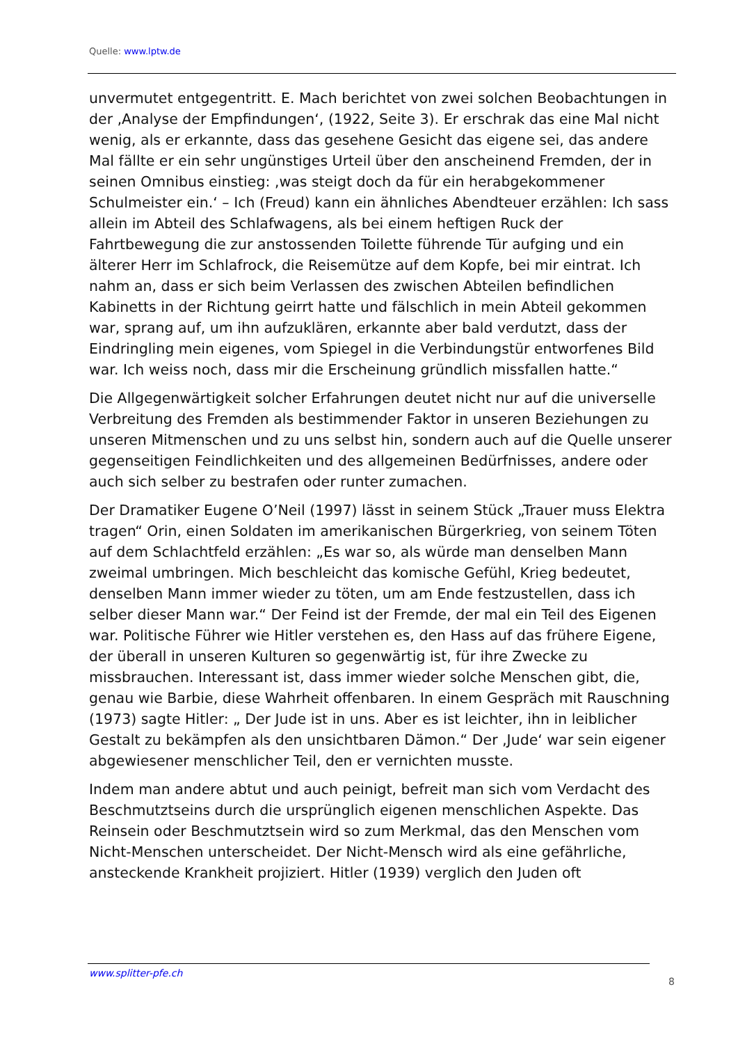Quelle: www.lptw.de
unvermutet entgegentritt. E. Mach berichtet von zwei solchen Beobachtungen in der ‚Analyse der Empfindungen‘, (1922, Seite 3). Er erschrak das eine Mal nicht wenig, als er erkannte, dass das gesehene Gesicht das eigene sei, das andere Mal fällte er ein sehr ungünstiges Urteil über den anscheinend Fremden, der in seinen Omnibus einstieg: ‚was steigt doch da für ein herabgekommener Schulmeister ein.‘ – Ich (Freud) kann ein ähnliches Abendteuer erzählen: Ich sass allein im Abteil des Schlafwagens, als bei einem heftigen Ruck der Fahrtbewegung die zur anstossenden Toilette führende Tür aufging und ein älterer Herr im Schlafrock, die Reisemütze auf dem Kopfe, bei mir eintrat. Ich nahm an, dass er sich beim Verlassen des zwischen Abteilen befindlichen Kabinetts in der Richtung geirrt hatte und fälschlich in mein Abteil gekommen war, sprang auf, um ihn aufzuklären, erkannte aber bald verdutzt, dass der Eindringling mein eigenes, vom Spiegel in die Verbindungstür entworfenes Bild war. Ich weiss noch, dass mir die Erscheinung gründlich missfallen hatte.“
Die Allgegenwärtigkeit solcher Erfahrungen deutet nicht nur auf die universelle Verbreitung des Fremden als bestimmender Faktor in unseren Beziehungen zu unseren Mitmenschen und zu uns selbst hin, sondern auch auf die Quelle unserer gegenseitigen Feindlichkeiten und des allgemeinen Bedürfnisses, andere oder auch sich selber zu bestrafen oder runter zumachen.
Der Dramatiker Eugene O’Neil (1997) lässt in seinem Stück „Trauer muss Elektra tragen“ Orin, einen Soldaten im amerikanischen Bürgerkrieg, von seinem Töten auf dem Schlachtfeld erzählen: „Es war so, als würde man denselben Mann zweimal umbringen. Mich beschleicht das komische Gefühl, Krieg bedeutet, denselben Mann immer wieder zu töten, um am Ende festzustellen, dass ich selber dieser Mann war.“ Der Feind ist der Fremde, der mal ein Teil des Eigenen war. Politische Führer wie Hitler verstehen es, den Hass auf das frühere Eigene, der überall in unseren Kulturen so gegenwärtig ist, für ihre Zwecke zu missbrauchen. Interessant ist, dass immer wieder solche Menschen gibt, die, genau wie Barbie, diese Wahrheit offenbaren. In einem Gespräch mit Rauschning (1973) sagte Hitler: „ Der Jude ist in uns. Aber es ist leichter, ihn in leiblicher Gestalt zu bekämpfen als den unsichtbaren Dämon.“ Der ‚Jude‘ war sein eigener abgewiesener menschlicher Teil, den er vernichten musste.
Indem man andere abtut und auch peinigt, befreit man sich vom Verdacht des Beschmutztseins durch die ursprünglich eigenen menschlichen Aspekte. Das Reinsein oder Beschmutztsein wird so zum Merkmal, das den Menschen vom Nicht-Menschen unterscheidet. Der Nicht-Mensch wird als eine gefährliche, ansteckende Krankheit projiziert. Hitler (1939) verglich den Juden oft
www.splitter-pfe.ch 8